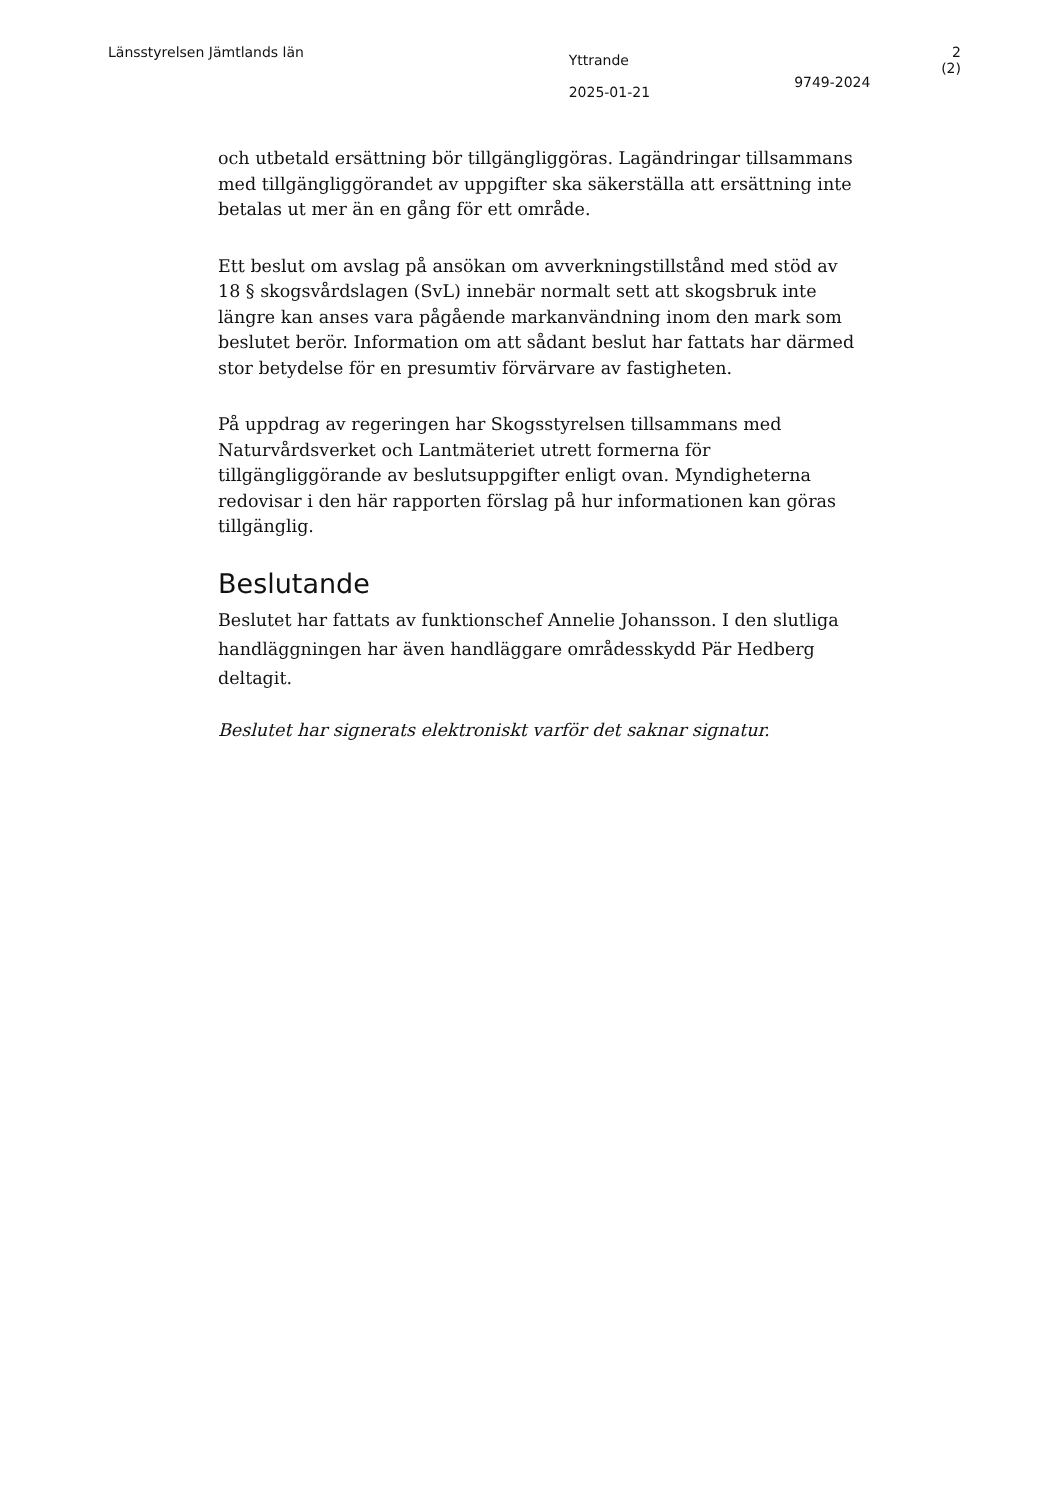Länsstyrelsen Jämtlands län
Yttrande
2025-01-21
9749-2024
2 (2)
och utbetald ersättning bör tillgängliggöras. Lagändringar tillsammans med tillgängliggörandet av uppgifter ska säkerställa att ersättning inte betalas ut mer än en gång för ett område.
Ett beslut om avslag på ansökan om avverkningstillstånd med stöd av 18 § skogsvårdslagen (SvL) innebär normalt sett att skogsbruk inte längre kan anses vara pågående markanvändning inom den mark som beslutet berör. Information om att sådant beslut har fattats har därmed stor betydelse för en presumtiv förvärvare av fastigheten.
På uppdrag av regeringen har Skogsstyrelsen tillsammans med Naturvårdsverket och Lantmäteriet utrett formerna för tillgängliggörande av beslutsuppgifter enligt ovan. Myndigheterna redovisar i den här rapporten förslag på hur informationen kan göras tillgänglig.
Beslutande
Beslutet har fattats av funktionschef Annelie Johansson. I den slutliga handläggningen har även handläggare områdesskydd Pär Hedberg deltagit.
Beslutet har signerats elektroniskt varför det saknar signatur.